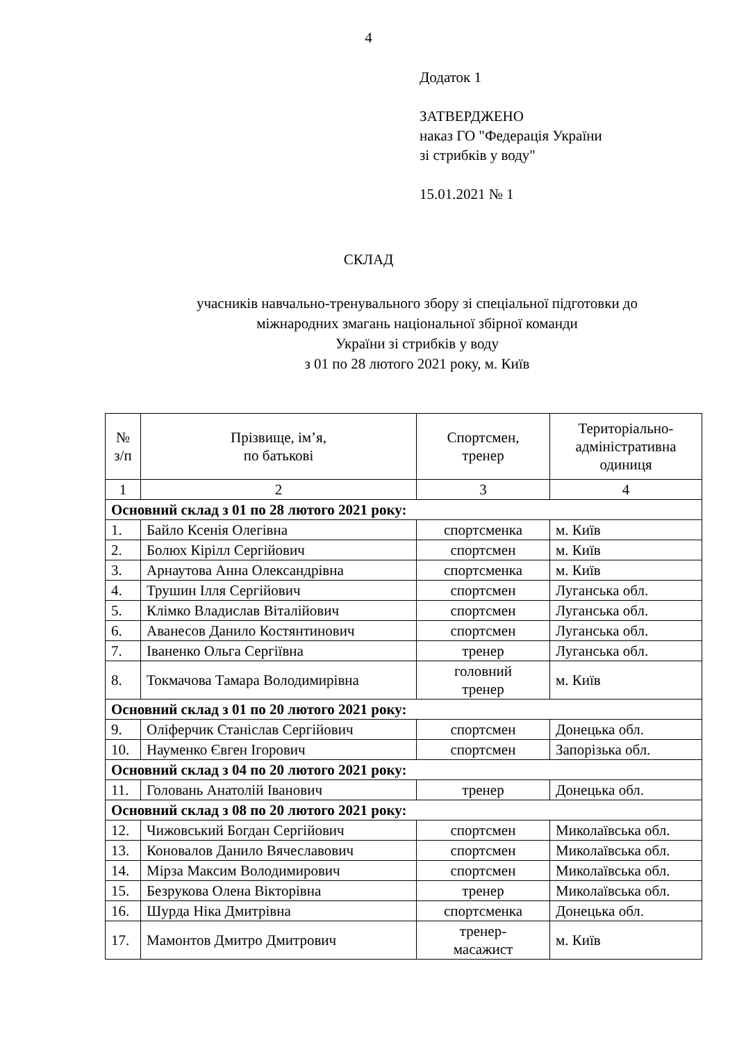4
Додаток 1
ЗАТВЕРДЖЕНО
наказ ГО "Федерація України
зі стрибків у воду"
15.01.2021 № 1
СКЛАД
учасників навчально-тренувального збору зі спеціальної підготовки до
міжнародних змагань національної збірної команди
України зі стрибків у воду
з 01 по 28 лютого 2021 року, м. Київ
| № з/п | Прізвище, ім’я, по батькові | Спортсмен, тренер | Територіально- адміністративна одиниця |
| --- | --- | --- | --- |
| 1 | 2 | 3 | 4 |
| Основний склад з 01 по 28 лютого 2021 року: | | | |
| 1. | Байло Ксенія Олегівна | спортсменка | м. Київ |
| 2. | Болюх Кірілл Сергійович | спортсмен | м. Київ |
| 3. | Арнаутова Анна Олександрівна | спортсменка | м. Київ |
| 4. | Трушин Ілля Сергійович | спортсмен | Луганська обл. |
| 5. | Клімко Владислав Віталійович | спортсмен | Луганська обл. |
| 6. | Аванесов Данило Костянтинович | спортсмен | Луганська обл. |
| 7. | Іваненко Ольга Сергіївна | тренер | Луганська обл. |
| 8. | Токмачова Тамара Володимирівна | головний тренер | м. Київ |
| Основний склад з 01 по 20 лютого 2021 року: | | | |
| 9. | Оліферчик Станіслав Сергійович | спортсмен | Донецька обл. |
| 10. | Науменко Євген Ігорович | спортсмен | Запорізька обл. |
| Основний склад з 04 по 20 лютого 2021 року: | | | |
| 11. | Головань Анатолій Іванович | тренер | Донецька обл. |
| Основний склад з 08 по 20 лютого 2021 року: | | | |
| 12. | Чижовський Богдан Сергійович | спортсмен | Миколаївська обл. |
| 13. | Коновалов Данило Вячеславович | спортсмен | Миколаївська обл. |
| 14. | Мірза Максим Володимирович | спортсмен | Миколаївська обл. |
| 15. | Безрукова Олена Вікторівна | тренер | Миколаївська обл. |
| 16. | Шурда Ніка Дмитрівна | спортсменка | Донецька обл. |
| 17. | Мамонтов Дмитро Дмитрович | тренер- масажист | м. Київ |